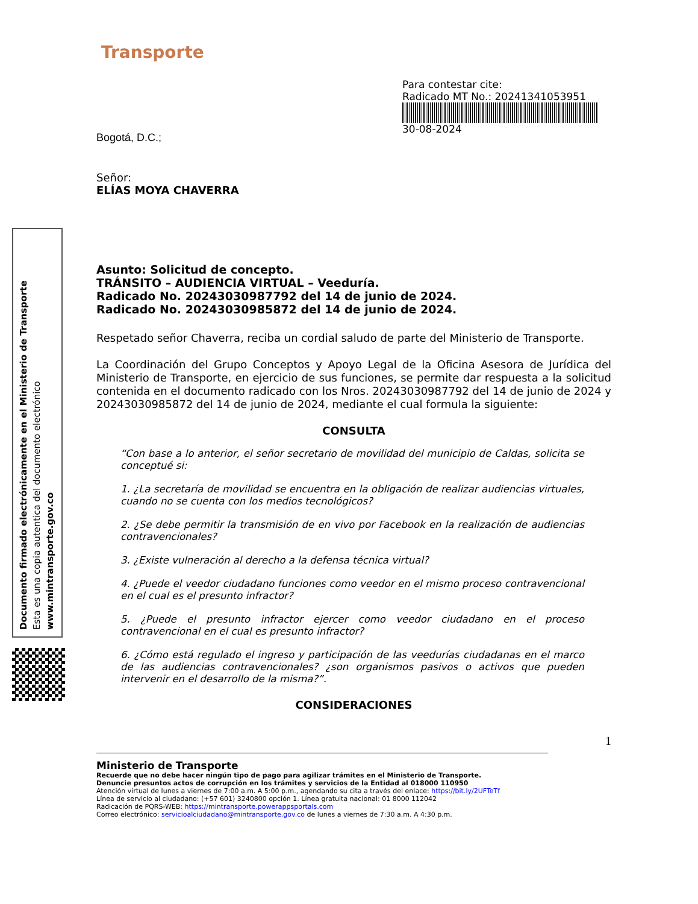Documento firmado electrónicamente en el Ministerio de Transporte
Esta es una copia autentica del documento electrónico
www.mintransporte.gov.co
Transporte
Para contestar cite:
Radicado MT No.: 20241341053951
30-08-2024
Bogotá, D.C.;
Señor:
ELÍAS MOYA CHAVERRA
Asunto: Solicitud de concepto.
TRÁNSITO – AUDIENCIA VIRTUAL – Veeduría.
Radicado No. 20243030987792 del 14 de junio de 2024.
Radicado No. 20243030985872 del 14 de junio de 2024.
Respetado señor Chaverra, reciba un cordial saludo de parte del Ministerio de Transporte.
La Coordinación del Grupo Conceptos y Apoyo Legal de la Oficina Asesora de Jurídica del Ministerio de Transporte, en ejercicio de sus funciones, se permite dar respuesta a la solicitud contenida en el documento radicado con los Nros. 20243030987792 del 14 de junio de 2024 y 20243030985872 del 14 de junio de 2024, mediante el cual formula la siguiente:
CONSULTA
“Con base a lo anterior, el señor secretario de movilidad del municipio de Caldas, solicita se conceptué si:
1. ¿La secretaría de movilidad se encuentra en la obligación de realizar audiencias virtuales, cuando no se cuenta con los medios tecnológicos?
2. ¿Se debe permitir la transmisión de en vivo por Facebook en la realización de audiencias contravencionales?
3. ¿Existe vulneración al derecho a la defensa técnica virtual?
4. ¿Puede el veedor ciudadano funciones como veedor en el mismo proceso contravencional en el cual es el presunto infractor?
5. ¿Puede el presunto infractor ejercer como veedor ciudadano en el proceso contravencional en el cual es presunto infractor?
6. ¿Cómo está regulado el ingreso y participación de las veedurías ciudadanas en el marco de las audiencias contravencionales? ¿son organismos pasivos o activos que pueden intervenir en el desarrollo de la misma?”.
CONSIDERACIONES
1
Ministerio de Transporte
Recuerde que no debe hacer ningún tipo de pago para agilizar trámites en el Ministerio de Transporte.
Denuncie presuntos actos de corrupción en los trámites y servicios de la Entidad al 018000 110950
Atención virtual de lunes a viernes de 7:00 a.m. A 5:00 p.m., agendando su cita a través del enlace: https://bit.ly/2UFTeTf
Línea de servicio al ciudadano: (+57 601) 3240800 opción 1. Línea gratuita nacional: 01 8000 112042
Radicación de PQRS-WEB: https://mintransporte.powerappsportals.com
Correo electrónico: servicioalciudadano@mintransporte.gov.co de lunes a viernes de 7:30 a.m. A 4:30 p.m.